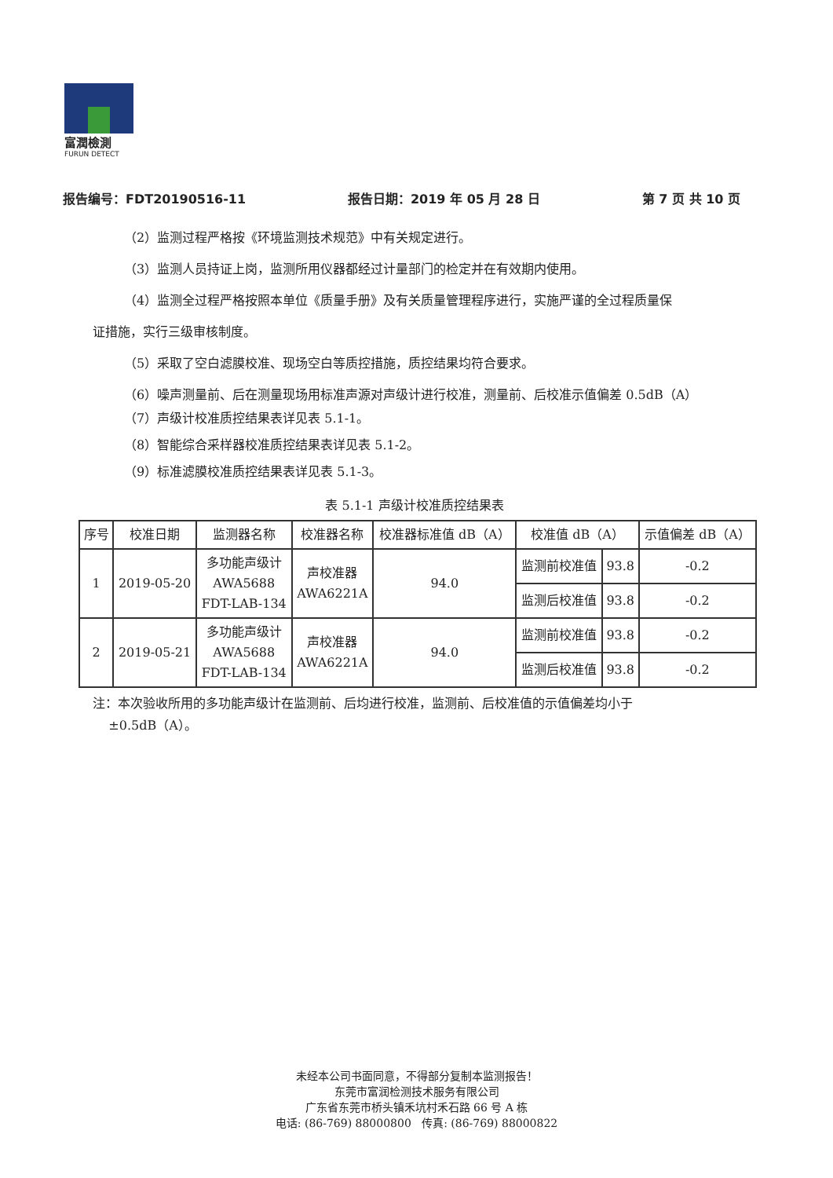富潤檢測
FURUN DETECT
报告编号：FDT20190516-11 报告日期：2019 年 05 月 28 日 第 7 页 共 10 页
（2）监测过程严格按《环境监测技术规范》中有关规定进行。
（3）监测人员持证上岗，监测所用仪器都经过计量部门的检定并在有效期内使用。
（4）监测全过程严格按照本单位《质量手册》及有关质量管理程序进行，实施严谨的全过程质量保
证措施，实行三级审核制度。
（5）采取了空白滤膜校准、现场空白等质控措施，质控结果均符合要求。
（6）噪声测量前、后在测量现场用标准声源对声级计进行校准，测量前、后校准示值偏差 0.5dB（A）
（7）声级计校准质控结果表详见表 5.1-1。
（8）智能综合采样器校准质控结果表详见表 5.1-2。
（9）标准滤膜校准质控结果表详见表 5.1-3。
表 5.1-1 声级计校准质控结果表
| 序号 | 校准日期 | 监测器名称 | 校准器名称 | 校准器标准值 dB（A） | 校准值 dB（A） | | 示值偏差 dB（A） |
| --- | --- | --- | --- | --- | --- | --- | --- |
| 1 | 2019-05-20 | 多功能声级计 AWA5688 FDT-LAB-134 | 声校准器 AWA6221A | 94.0 | 监测前校准值 | 93.8 | -0.2 |
| | | | | | 监测后校准值 | 93.8 | -0.2 |
| 2 | 2019-05-21 | 多功能声级计 AWA5688 FDT-LAB-134 | 声校准器 AWA6221A | 94.0 | 监测前校准值 | 93.8 | -0.2 |
| | | | | | 监测后校准值 | 93.8 | -0.2 |
注：本次验收所用的多功能声级计在监测前、后均进行校准，监测前、后校准值的示值偏差均小于
±0.5dB（A）。
未经本公司书面同意，不得部分复制本监测报告！
东莞市富润检测技术服务有限公司
广东省东莞市桥头镇禾坑村禾石路 66 号 A 栋
电话: (86-769) 88000800 传真: (86-769) 88000822